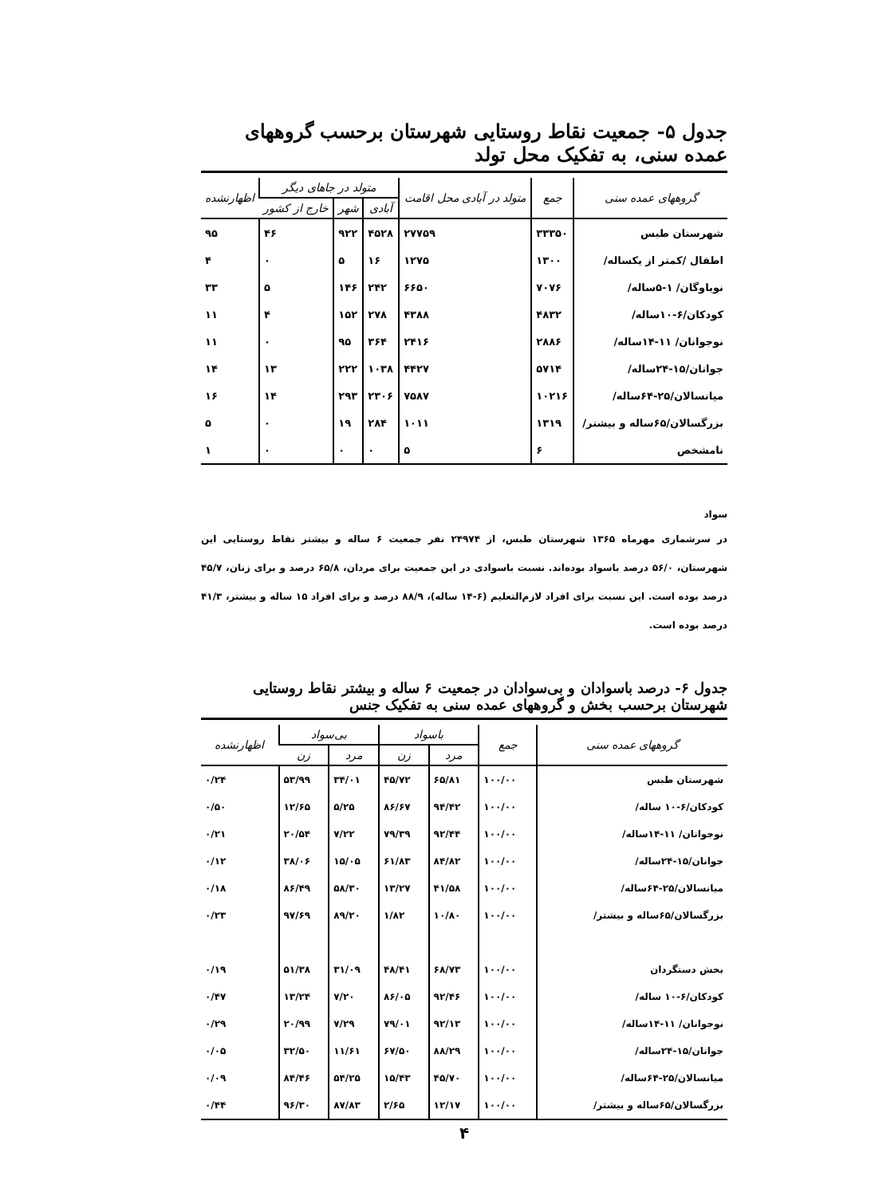جدول ۵- جمعیت نقاط روستایی شهرستان برحسب گروههای عمده سنی، به تفکیک محل تولد
| گروههای عمده سنی | جمع | متولد در آبادی محل اقامت | متولد در جاهای دیگر | | | اظهارنشده |
| --- | --- | --- | --- | --- | --- | --- |
| | | | آبادی | شهر | خارج از کشور | |
| شهرستان طبس | ۳۳۳۵۰ | ۲۷۷۵۹ | ۴۵۲۸ | ۹۲۲ | ۴۶ | ۹۵ |
| اطفال /کمتر از یکساله/ | ۱۳۰۰ | ۱۲۷۵ | ۱۶ | ۵ | ۰ | ۴ |
| نوباوگان/ ۱-۵ساله/ | ۷۰۷۶ | ۶۶۵۰ | ۲۴۲ | ۱۴۶ | ۵ | ۳۳ |
| کودکان/۶-۱۰ساله/ | ۴۸۳۲ | ۴۳۸۸ | ۲۷۸ | ۱۵۲ | ۴ | ۱۱ |
| نوجوانان/ ۱۱-۱۴ساله/ | ۲۸۸۶ | ۲۴۱۶ | ۳۶۴ | ۹۵ | ۰ | ۱۱ |
| جوانان/۱۵-۲۴ساله/ | ۵۷۱۴ | ۴۴۲۷ | ۱۰۳۸ | ۲۲۲ | ۱۳ | ۱۴ |
| میانسالان/۲۵-۶۴ساله/ | ۱۰۲۱۶ | ۷۵۸۷ | ۲۳۰۶ | ۲۹۳ | ۱۴ | ۱۶ |
| بزرگسالان/۶۵ساله و بیشتر/ | ۱۳۱۹ | ۱۰۱۱ | ۲۸۴ | ۱۹ | ۰ | ۵ |
| نامشخص | ۶ | ۵ | ۰ | ۰ | ۰ | ۱ |
سواد
در سرشماری مهرماه ۱۳۶۵ شهرستان طبس، از ۲۴۹۷۴ نفر جمعیت ۶ ساله و بیشتر نقاط روستایی این شهرستان، ۵۶/۰ درصد باسواد بوده‌اند. نسبت باسوادی در این جمعیت برای مردان، ۶۵/۸ درصد و برای زنان، ۴۵/۷ درصد بوده است. این نسبت برای افراد لازم‌التعلیم (۶-۱۴ ساله)، ۸۸/۹ درصد و برای افراد ۱۵ ساله و بیشتر، ۴۱/۳ درصد بوده است.
جدول ۶- درصد باسوادان و بی‌سوادان در جمعیت ۶ ساله و بیشتر نقاط روستایی شهرستان برحسب بخش و گروههای عمده سنی به تفکیک جنس
| گروههای عمده سنی | جمع | باسواد | | بی‌سواد | | اظهارنشده |
| --- | --- | --- | --- | --- | --- | --- |
| | | مرد | زن | مرد | زن | |
| شهرستان طبس | ۱۰۰/۰۰ | ۶۵/۸۱ | ۴۵/۷۲ | ۳۴/۰۱ | ۵۳/۹۹ | ۰/۲۴ |
| کودکان/۶-۱۰ ساله/ | ۱۰۰/۰۰ | ۹۴/۴۲ | ۸۶/۶۷ | ۵/۲۵ | ۱۲/۶۵ | ۰/۵۰ |
| نوجوانان/ ۱۱-۱۴ساله/ | ۱۰۰/۰۰ | ۹۲/۴۴ | ۷۹/۳۹ | ۷/۲۲ | ۲۰/۵۴ | ۰/۲۱ |
| جوانان/۱۵-۲۴ساله/ | ۱۰۰/۰۰ | ۸۴/۸۲ | ۶۱/۸۳ | ۱۵/۰۵ | ۳۸/۰۶ | ۰/۱۲ |
| میانسالان/۲۵-۶۴ساله/ | ۱۰۰/۰۰ | ۴۱/۵۸ | ۱۳/۲۷ | ۵۸/۳۰ | ۸۶/۴۹ | ۰/۱۸ |
| بزرگسالان/۶۵ساله و بیشتر/ | ۱۰۰/۰۰ | ۱۰/۸۰ | ۱/۸۲ | ۸۹/۲۰ | ۹۷/۶۹ | ۰/۲۳ |
| بخش دستگردان | ۱۰۰/۰۰ | ۶۸/۷۳ | ۴۸/۴۱ | ۳۱/۰۹ | ۵۱/۳۸ | ۰/۱۹ |
| کودکان/۶-۱۰ ساله/ | ۱۰۰/۰۰ | ۹۲/۴۶ | ۸۶/۰۵ | ۷/۲۰ | ۱۳/۲۴ | ۰/۴۷ |
| نوجوانان/ ۱۱-۱۴ساله/ | ۱۰۰/۰۰ | ۹۲/۱۳ | ۷۹/۰۱ | ۷/۲۹ | ۲۰/۹۹ | ۰/۲۹ |
| جوانان/۱۵-۲۴ساله/ | ۱۰۰/۰۰ | ۸۸/۲۹ | ۶۷/۵۰ | ۱۱/۶۱ | ۳۲/۵۰ | ۰/۰۵ |
| میانسالان/۲۵-۶۴ساله/ | ۱۰۰/۰۰ | ۴۵/۷۰ | ۱۵/۴۳ | ۵۴/۲۵ | ۸۴/۴۶ | ۰/۰۹ |
| بزرگسالان/۶۵ساله و بیشتر/ | ۱۰۰/۰۰ | ۱۲/۱۷ | ۲/۶۵ | ۸۷/۸۳ | ۹۶/۳۰ | ۰/۴۴ |
۴